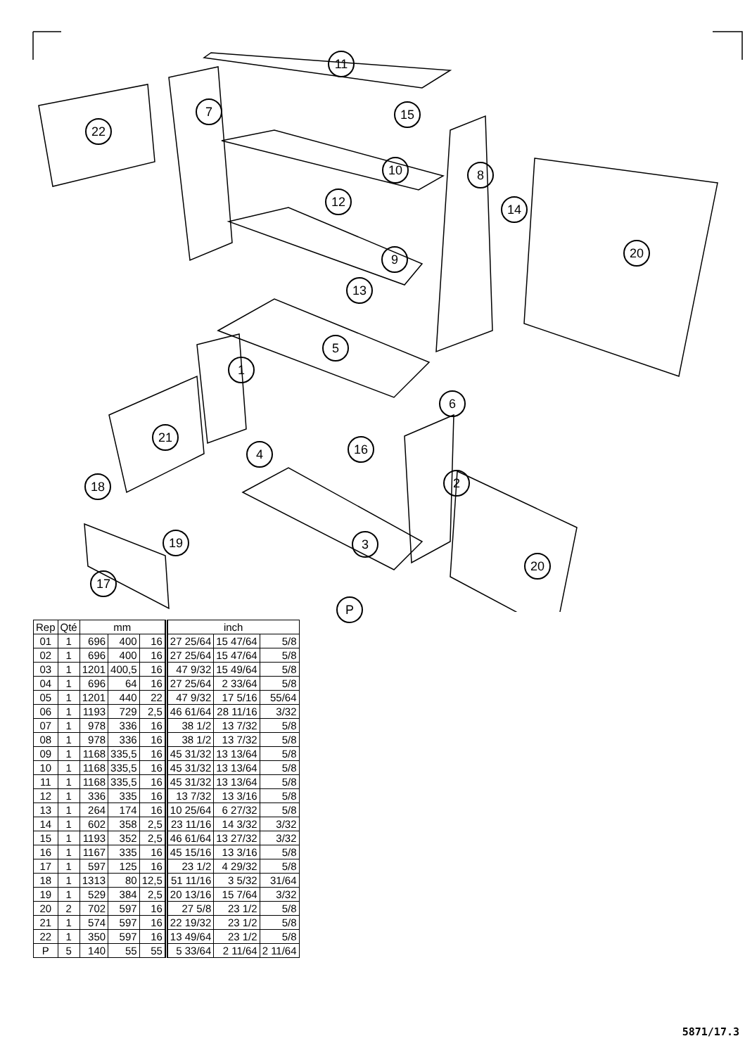11
7
22
15
10 8
12
14
20 9
13
5
1
6
21
4 16
2 18
19 3
20
17
P
| Rep | Qté | mm | | | inch | | |
| 01 | 1 | 696 | 400 | 16 | 27 25/64 | 15 47/64 | 5/8 |
| 02 | 1 | 696 | 400 | 16 | 27 25/64 | 15 47/64 | 5/8 |
| 03 | 1 | 1201 | 400,5 | 16 | 47 9/32 | 15 49/64 | 5/8 |
| 04 | 1 | 696 | 64 | 16 | 27 25/64 | 2 33/64 | 5/8 |
| 05 | 1 | 1201 | 440 | 22 | 47 9/32 | 17 5/16 | 55/64 |
| 06 | 1 | 1193 | 729 | 2,5 | 46 61/64 | 28 11/16 | 3/32 |
| 07 | 1 | 978 | 336 | 16 | 38 1/2 | 13 7/32 | 5/8 |
| 08 | 1 | 978 | 336 | 16 | 38 1/2 | 13 7/32 | 5/8 |
| 09 | 1 | 1168 | 335,5 | 16 | 45 31/32 | 13 13/64 | 5/8 |
| 10 | 1 | 1168 | 335,5 | 16 | 45 31/32 | 13 13/64 | 5/8 |
| 11 | 1 | 1168 | 335,5 | 16 | 45 31/32 | 13 13/64 | 5/8 |
| 12 | 1 | 336 | 335 | 16 | 13 7/32 | 13 3/16 | 5/8 |
| 13 | 1 | 264 | 174 | 16 | 10 25/64 | 6 27/32 | 5/8 |
| 14 | 1 | 602 | 358 | 2,5 | 23 11/16 | 14 3/32 | 3/32 |
| 15 | 1 | 1193 | 352 | 2,5 | 46 61/64 | 13 27/32 | 3/32 |
| 16 | 1 | 1167 | 335 | 16 | 45 15/16 | 13 3/16 | 5/8 |
| 17 | 1 | 597 | 125 | 16 | 23 1/2 | 4 29/32 | 5/8 |
| 18 | 1 | 1313 | 80 | 12,5 | 51 11/16 | 3 5/32 | 31/64 |
| 19 | 1 | 529 | 384 | 2,5 | 20 13/16 | 15 7/64 | 3/32 |
| 20 | 2 | 702 | 597 | 16 | 27 5/8 | 23 1/2 | 5/8 |
| 21 | 1 | 574 | 597 | 16 | 22 19/32 | 23 1/2 | 5/8 |
| 22 | 1 | 350 | 597 | 16 | 13 49/64 | 23 1/2 | 5/8 |
| P | 5 | 140 | 55 | 55 | 5 33/64 | 2 11/64 | 2 11/64 |
5871/17.3